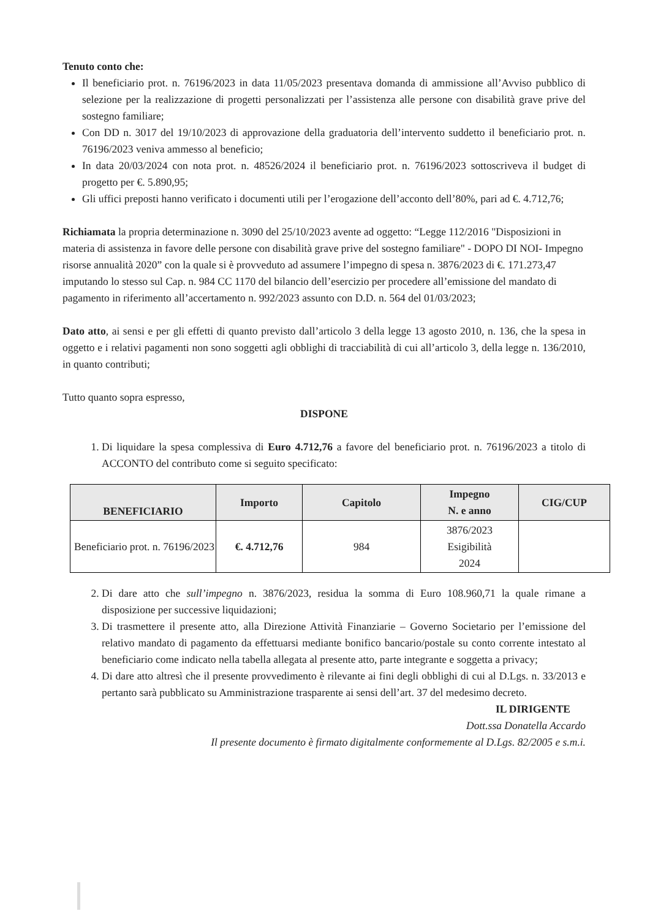Tenuto conto che:
Il beneficiario prot. n. 76196/2023 in data 11/05/2023 presentava domanda di ammissione all’Avviso pubblico di selezione per la realizzazione di progetti personalizzati per l’assistenza alle persone con disabilità grave prive del sostegno familiare;
Con DD n. 3017 del 19/10/2023 di approvazione della graduatoria dell’intervento suddetto il beneficiario prot. n. 76196/2023 veniva ammesso al beneficio;
In data 20/03/2024 con nota prot. n. 48526/2024 il beneficiario prot. n. 76196/2023 sottoscriveva il budget di progetto per €. 5.890,95;
Gli uffici preposti hanno verificato i documenti utili per l’erogazione dell’acconto dell’80%, pari ad €. 4.712,76;
Richiamata la propria determinazione n. 3090 del 25/10/2023 avente ad oggetto: “Legge 112/2016 "Disposizioni in materia di assistenza in favore delle persone con disabilità grave prive del sostegno familiare" - DOPO DI NOI- Impegno risorse annualità 2020” con la quale si è provveduto ad assumere l’impegno di spesa n. 3876/2023 di €. 171.273,47 imputando lo stesso sul Cap. n. 984 CC 1170 del bilancio dell’esercizio per procedere all’emissione del mandato di pagamento in riferimento all’accertamento n. 992/2023 assunto con D.D. n. 564 del 01/03/2023;
Dato atto, ai sensi e per gli effetti di quanto previsto dall’articolo 3 della legge 13 agosto 2010, n. 136, che la spesa in oggetto e i relativi pagamenti non sono soggetti agli obblighi di tracciabilità di cui all’articolo 3, della legge n. 136/2010, in quanto contributi;
Tutto quanto sopra espresso,
DISPONE
1. Di liquidare la spesa complessiva di Euro 4.712,76 a favore del beneficiario prot. n. 76196/2023 a titolo di ACCONTO del contributo come si seguito specificato:
| BENEFICIARIO | Importo | Capitolo | Impegno N. e anno | CIG/CUP |
| --- | --- | --- | --- | --- |
| Beneficiario prot. n. 76196/2023 | €. 4.712,76 | 984 | 3876/2023 Esigibilità 2024 | |
2. Di dare atto che sull’impegno n. 3876/2023, residua la somma di Euro 108.960,71 la quale rimane a disposizione per successive liquidazioni;
3. Di trasmettere il presente atto, alla Direzione Attività Finanziarie – Governo Societario per l’emissione del relativo mandato di pagamento da effettuarsi mediante bonifico bancario/postale su conto corrente intestato al beneficiario come indicato nella tabella allegata al presente atto, parte integrante e soggetta a privacy;
4. Di dare atto altresì che il presente provvedimento è rilevante ai fini degli obblighi di cui al D.Lgs. n. 33/2013 e pertanto sarà pubblicato su Amministrazione trasparente ai sensi dell’art. 37 del medesimo decreto.
IL DIRIGENTE
Dott.ssa Donatella Accardo
Il presente documento è firmato digitalmente conformemente al D.Lgs. 82/2005 e s.m.i.